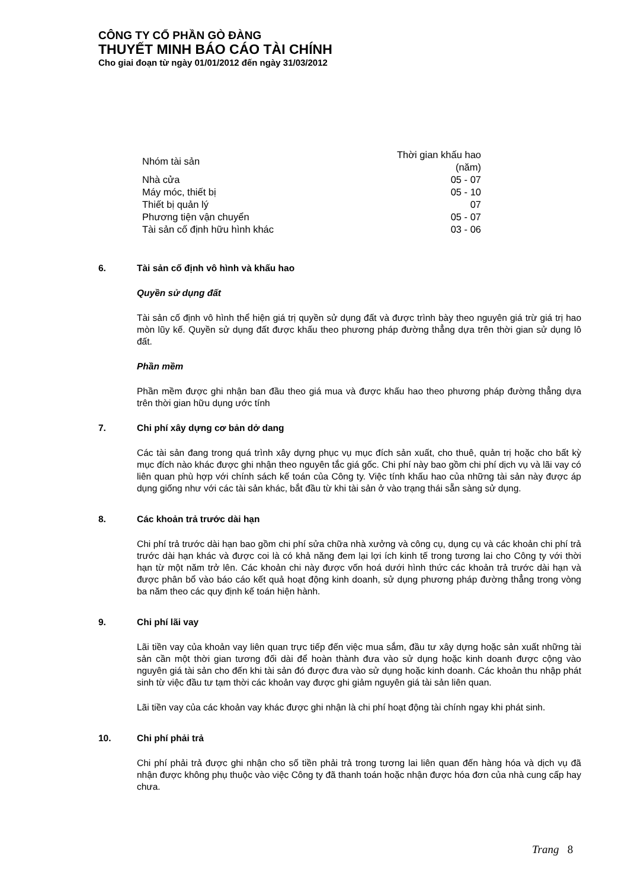CÔNG TY CỔ PHẦN GÒ ĐÀNG
THUYẾT MINH BÁO CÁO TÀI CHÍNH
Cho giai đoạn từ ngày 01/01/2012 đến ngày 31/03/2012
| Nhóm tài sản | Thời gian khấu hao (năm) |
| --- | --- |
| Nhà cửa | 05 - 07 |
| Máy móc, thiết bị | 05 - 10 |
| Thiết bị quản lý | 07 |
| Phương tiện vận chuyển | 05 - 07 |
| Tài sản cố định hữu hình khác | 03 - 06 |
6. Tài sản cố định vô hình và khấu hao
Quyền sử dụng đất
Tài sản cố định vô hình thể hiện giá trị quyền sử dụng đất và được trình bày theo nguyên giá trừ giá trị hao mòn lũy kế. Quyền sử dụng đất được khấu theo phương pháp đường thẳng dựa trên thời gian sử dụng lô đất.
Phần mềm
Phần mềm được ghi nhận ban đầu theo giá mua và được khấu hao theo phương pháp đường thẳng dựa trên thời gian hữu dụng ước tính
7. Chi phí xây dựng cơ bản dở dang
Các tài sản đang trong quá trình xây dựng phục vụ mục đích sản xuất, cho thuê, quản trị hoặc cho bất kỳ mục đích nào khác được ghi nhận theo nguyên tắc giá gốc. Chi phí này bao gồm chi phí dịch vụ và lãi vay có liên quan phù hợp với chính sách kế toán của Công ty. Việc tính khấu hao của những tài sản này được áp dụng giống như với các tài sản khác, bắt đầu từ khi tài sản ở vào trạng thái sẵn sàng sử dụng.
8. Các khoản trả trước dài hạn
Chi phí trả trước dài hạn bao gồm chi phí sửa chữa nhà xưởng và công cụ, dụng cụ và các khoản chi phí trả trước dài hạn khác và được coi là có khả năng đem lại lợi ích kinh tế trong tương lai cho Công ty với thời hạn từ một năm trở lên. Các khoản chi này được vốn hoá dưới hình thức các khoản trả trước dài hạn và được phân bổ vào báo cáo kết quả hoạt động kinh doanh, sử dụng phương pháp đường thẳng trong vòng ba năm theo các quy định kế toán hiện hành.
9. Chi phí lãi vay
Lãi tiền vay của khoản vay liên quan trực tiếp đến việc mua sắm, đầu tư xây dựng hoặc sản xuất những tài sản cần một thời gian tương đối dài để hoàn thành đưa vào sử dụng hoặc kinh doanh được cộng vào nguyên giá tài sản cho đến khi tài sản đó được đưa vào sử dụng hoặc kinh doanh. Các khoản thu nhập phát sinh từ việc đầu tư tạm thời các khoản vay được ghi giảm nguyên giá tài sản liên quan.
Lãi tiền vay của các khoản vay khác được ghi nhận là chi phí hoạt động tài chính ngay khi phát sinh.
10. Chi phí phải trả
Chi phí phải trả được ghi nhận cho số tiền phải trả trong tương lai liên quan đến hàng hóa và dịch vụ đã nhận được không phụ thuộc vào việc Công ty đã thanh toán hoặc nhận được hóa đơn của nhà cung cấp hay chưa.
Trang 8